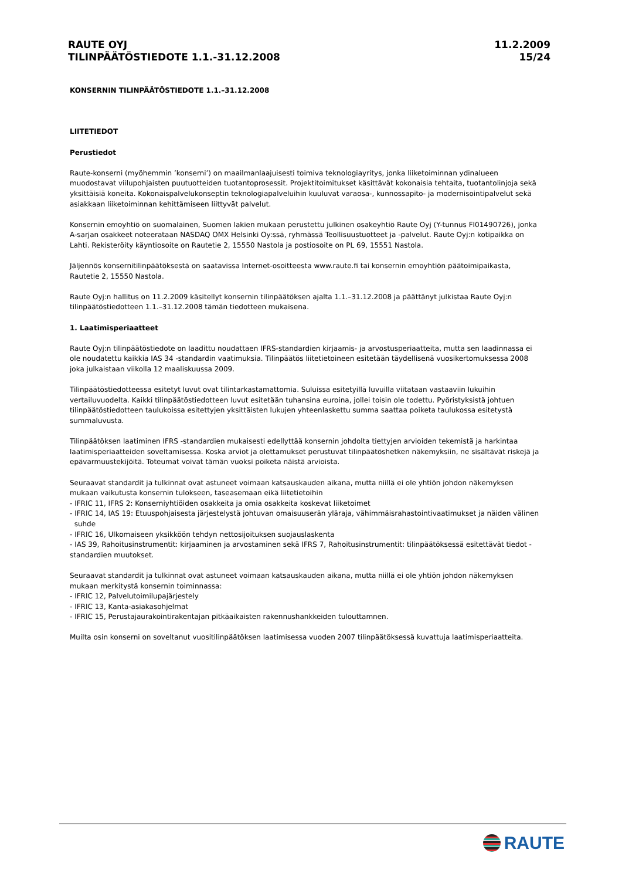RAUTE OYJ
TILINPÄÄTÖSTIEDOTE 1.1.-31.12.2008
11.2.2009
15/24
KONSERNIN TILINPÄÄTÖSTIEDOTE 1.1.–31.12.2008
LIITETIEDOT
Perustiedot
Raute-konserni (myöhemmin ’konserni’) on maailmanlaajuisesti toimiva teknologiayritys, jonka liiketoiminnan ydinalueen muodostavat viilupohjaisten puutuotteiden tuotantoprosessit. Projektitoimitukset käsittävät kokonaisia tehtaita, tuotantolinjoja sekä yksittäisiä koneita. Kokonaispalvelukonseptin teknologiapalveluihin kuuluvat varaosa-, kunnossapito- ja modernisointipalvelut sekä asiakkaan liiketoiminnan kehittämiseen liittyvät palvelut.
Konsernin emoyhtiö on suomalainen, Suomen lakien mukaan perustettu julkinen osakeyhtiö Raute Oyj (Y-tunnus FI01490726), jonka A-sarjan osakkeet noteerataan NASDAQ OMX Helsinki Oy:ssä, ryhmässä Teollisuustuotteet ja -palvelut. Raute Oyj:n kotipaikka on Lahti. Rekisteröity käyntiosoite on Rautetie 2, 15550 Nastola ja postiosoite on PL 69, 15551 Nastola.
Jäljennös konsernitilinpäätöksestä on saatavissa Internet-osoitteesta www.raute.fi tai konsernin emoyhtiön päätoimipaikasta, Rautetie 2, 15550 Nastola.
Raute Oyj:n hallitus on 11.2.2009 käsitellyt konsernin tilinpäätöksen ajalta 1.1.–31.12.2008 ja päättänyt julkistaa Raute Oyj:n tilinpäätöstiedotteen 1.1.–31.12.2008 tämän tiedotteen mukaisena.
1. Laatimisperiaatteet
Raute Oyj:n tilinpäätöstiedote on laadittu noudattaen IFRS-standardien kirjaamis- ja arvostusperiaatteita, mutta sen laadinnassa ei ole noudatettu kaikkia IAS 34 -standardin vaatimuksia. Tilinpäätös liitetietoineen esitetään täydellisenä vuosikertomuksessa 2008 joka julkaistaan viikolla 12 maaliskuussa 2009.
Tilinpäätöstiedotteessa esitetyt luvut ovat tilintarkastamattomia. Suluissa esitetyillä luvuilla viitataan vastaaviin lukuihin vertailuvuodelta. Kaikki tilinpäätöstiedotteen luvut esitetään tuhansina euroina, jollei toisin ole todettu. Pyöristyksistä johtuen tilinpäätöstiedotteen taulukoissa esitettyjen yksittäisten lukujen yhteenlaskettu summa saattaa poiketa taulukossa esitetystä summaluvusta.
Tilinpäätöksen laatiminen IFRS -standardien mukaisesti edellyttää konsernin johdolta tiettyjen arvioiden tekemistä ja harkintaa laatimisperiaatteiden soveltamisessa. Koska arviot ja olettamukset perustuvat tilinpäätöshetken näkemyksiin, ne sisältävät riskejä ja epävarmuustekijöitä. Toteumat voivat tämän vuoksi poiketa näistä arvioista.
Seuraavat standardit ja tulkinnat ovat astuneet voimaan katsauskauden aikana, mutta niillä ei ole yhtiön johdon näkemyksen mukaan vaikutusta konsernin tulokseen, taseasemaan eikä liitetietoihin
- IFRIC 11, IFRS 2: Konserniyhtiöiden osakkeita ja omia osakkeita koskevat liiketoimet
- IFRIC 14, IAS 19: Etuuspohjaisesta järjestelystä johtuvan omaisuuserän yläraja, vähimmäisrahastointivaatimukset ja näiden välinen
suhde
- IFRIC 16, Ulkomaiseen yksikköön tehdyn nettosijoituksen suojauslaskenta
- IAS 39, Rahoitusinstrumentit: kirjaaminen ja arvostaminen sekä IFRS 7, Rahoitusinstrumentit: tilinpäätöksessä esitettävät tiedot -standardien muutokset.
Seuraavat standardit ja tulkinnat ovat astuneet voimaan katsauskauden aikana, mutta niillä ei ole yhtiön johdon näkemyksen mukaan merkitystä konsernin toiminnassa:
- IFRIC 12, Palvelutoimilupajärjestely
- IFRIC 13, Kanta-asiakasohjelmat
- IFRIC 15, Perustajaurakointirakentajan pitkäaikaisten rakennushankkeiden tulouttamnen.
Muilta osin konserni on soveltanut vuositilinpäätöksen laatimisessa vuoden 2007 tilinpäätöksessä kuvattuja laatimisperiaatteita.
RAUTE